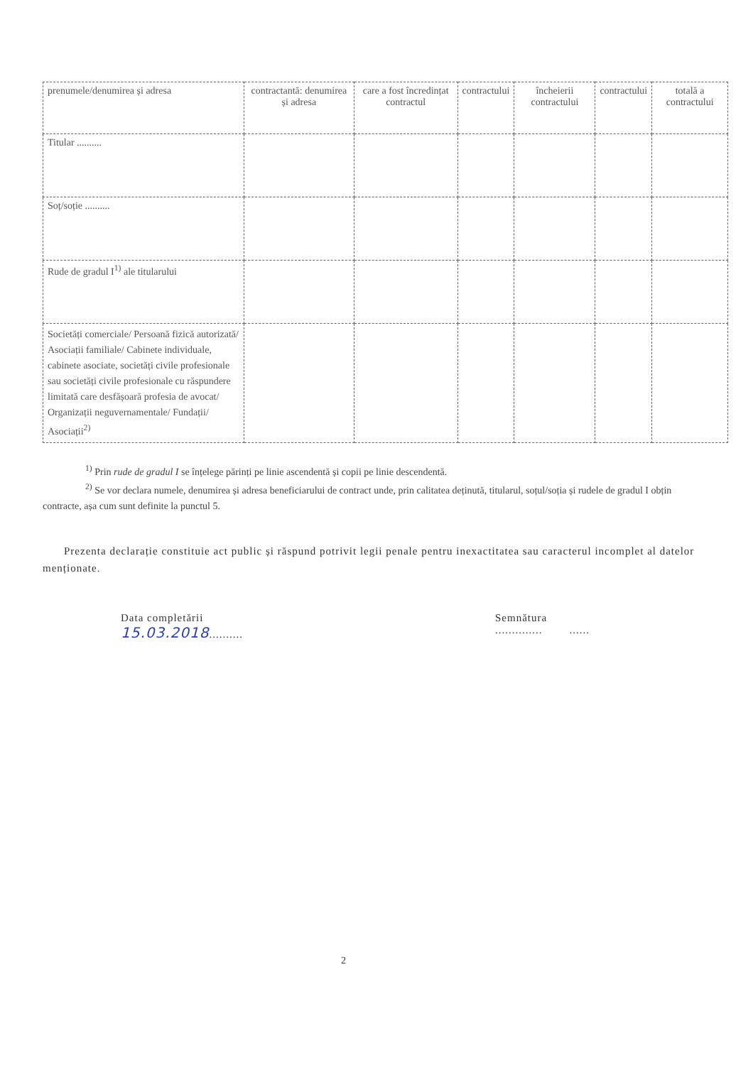| prenumele/denumirea și adresa | contractantă: denumirea și adresa | care a fost încredințat contractul | contractului | încheierii contractului | contractului | totală a contractului |
| --- | --- | --- | --- | --- | --- | --- |
| Titular .......... | | | | | | |
| Soț/soție .......... | | | | | | |
| Rude de gradul I<sup>1)</sup> ale titularului | | | | | | |
| Societăți comerciale/ Persoană fizică autorizată/ Asociații familiale/ Cabinete individuale, cabinete asociate, societăți civile profesionale sau societăți civile profesionale cu răspundere limitată care desfășoară profesia de avocat/ Organizații neguvernamentale/ Fundații/ Asociații<sup>2)</sup> | | | | | | |
<sup>1)</sup> Prin rude de gradul I se înțelege părinți pe linie ascendentă și copii pe linie descendentă.
<sup>2)</sup> Se vor declara numele, denumirea și adresa beneficiarului de contract unde, prin calitatea deținută, titularul, soțul/soția și rudele de gradul I obțin contracte, așa cum sunt definite la punctul 5.
Prezenta declarație constituie act public și răspund potrivit legii penale pentru inexactitatea sau caracterul incomplet al datelor menționate.
Data completării
15.03.2018..........
Semnătura
.............. ......
2